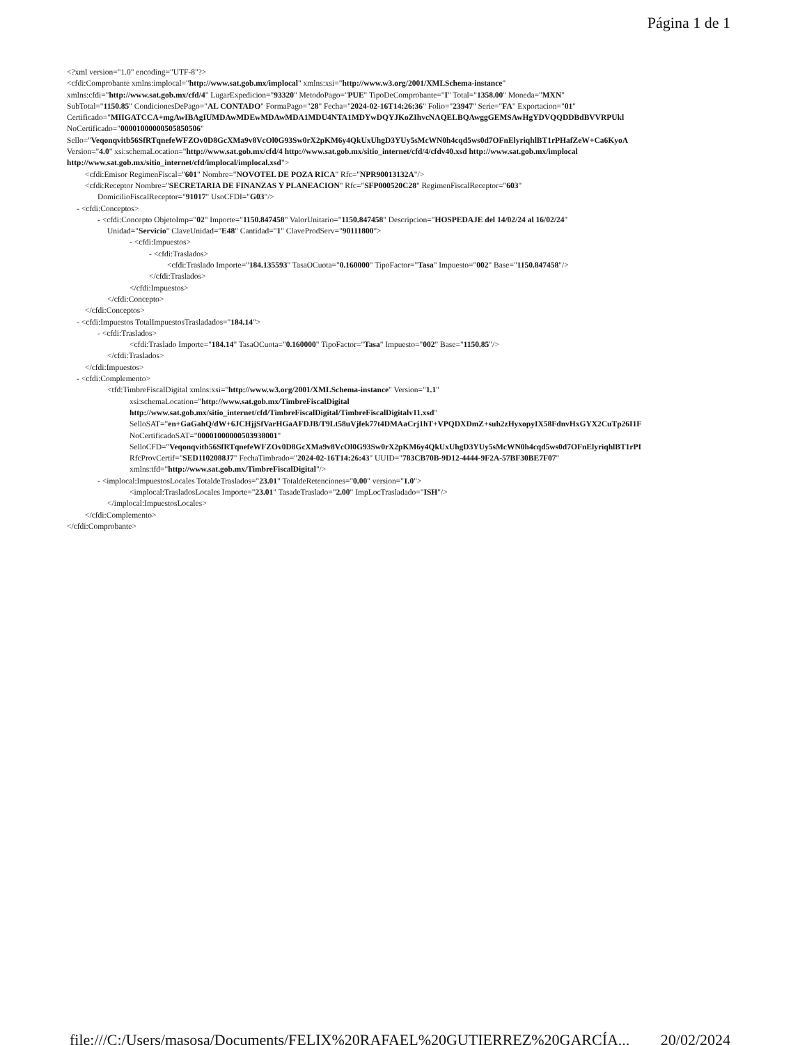Página 1 de 1
<?xml version="1.0" encoding="UTF-8"?>
<cfdi:Comprobante xmlns:implocal="http://www.sat.gob.mx/implocal" xmlns:xsi="http://www.w3.org/2001/XMLSchema-instance"
xmlns:cfdi="http://www.sat.gob.mx/cfd/4" LugarExpedicion="93320" MetodoPago="PUE" TipoDeComprobante="I" Total="1358.00" Moneda="MXN"
SubTotal="1150.85" CondicionesDePago="AL CONTADO" FormaPago="28" Fecha="2024-02-16T14:26:36" Folio="23947" Serie="FA" Exportacion="01"
Certificado="MIIGATCCA+mgAwIBAgIUMDAwMDEwMDAwMDA1MDU4NTA1MDYwDQYJKoZIhvcNAQELBQAwggGEMSAwHgYDVQQDDBdBVVRPUkl
NoCertificado="00001000000505850506"
Sello="Veqonqvitb56SfRTqnefeWFZOv0D8GcXMa9v8VcOl0G93Sw0rX2pKM6y4QkUxUhgD3YUy5sMcWN0h4cqd5ws0d7OFnElyriqhlBT1rPHafZeW+Ca6KyoA
Version="4.0" xsi:schemaLocation="http://www.sat.gob.mx/cfd/4 http://www.sat.gob.mx/sitio_internet/cfd/4/cfdv40.xsd http://www.sat.gob.mx/implocal
http://www.sat.gob.mx/sitio_internet/cfd/implocal/implocal.xsd">
<cfdi:Emisor RegimenFiscal="601" Nombre="NOVOTEL DE POZA RICA" Rfc="NPR90013132A"/>
<cfdi:Receptor Nombre="SECRETARIA DE FINANZAS Y PLANEACION" Rfc="SFP000520C28" RegimenFiscalReceptor="603"
DomicilioFiscalReceptor="91017" UsoCFDI="G03"/>
- <cfdi:Conceptos>
- <cfdi:Concepto ObjetoImp="02" Importe="1150.847458" ValorUnitario="1150.847458" Descripcion="HOSPEDAJE del 14/02/24 al 16/02/24"
Unidad="Servicio" ClaveUnidad="E48" Cantidad="1" ClaveProdServ="90111800">
- <cfdi:Impuestos>
- <cfdi:Traslados>
<cfdi:Traslado Importe="184.135593" TasaOCuota="0.160000" TipoFactor="Tasa" Impuesto="002" Base="1150.847458"/>
</cfdi:Traslados>
</cfdi:Impuestos>
</cfdi:Concepto>
</cfdi:Conceptos>
- <cfdi:Impuestos TotalImpuestosTrasladados="184.14">
- <cfdi:Traslados>
<cfdi:Traslado Importe="184.14" TasaOCuota="0.160000" TipoFactor="Tasa" Impuesto="002" Base="1150.85"/>
</cfdi:Traslados>
</cfdi:Impuestos>
- <cfdi:Complemento>
<tfd:TimbreFiscalDigital xmlns:xsi="http://www.w3.org/2001/XMLSchema-instance" Version="1.1"
xsi:schemaLocation="http://www.sat.gob.mx/TimbreFiscalDigital
http://www.sat.gob.mx/sitio_internet/cfd/TimbreFiscalDigital/TimbreFiscalDigitalv11.xsd"
SelloSAT="en+GaGahQ/dW+6JCHjjSfVarHGaAFDJB/T9Lt58uVjfek77t4DMAaCrj1hT+VPQDXDmZ+suh2zHyxopyIX58FdnvHxGYX2CuTp26I1F
NoCertificadoSAT="00001000000503938001"
SelloCFD="Veqonqvitb56SfRTqnefeWFZOv0D8GcXMa9v8VcOl0G93Sw0rX2pKM6y4QkUxUhgD3YUy5sMcWN0h4cqd5ws0d7OFnElyriqhlBT1rPI
RfcProvCertif="SED1102088J7" FechaTimbrado="2024-02-16T14:26:43" UUID="783CB70B-9D12-4444-9F2A-57BF30BE7F07"
xmlns:tfd="http://www.sat.gob.mx/TimbreFiscalDigital"/>
- <implocal:ImpuestosLocales TotaldeTraslados="23.01" TotaldeRetenciones="0.00" version="1.0">
<implocal:TrasladosLocales Importe="23.01" TasadeTraslado="2.00" ImpLocTrasladado="ISH"/>
</implocal:ImpuestosLocales>
</cfdi:Complemento>
</cfdi:Comprobante>
file:///C:/Users/masosa/Documents/FELIX%20RAFAEL%20GUTIERREZ%20GARCÍA... 20/02/2024